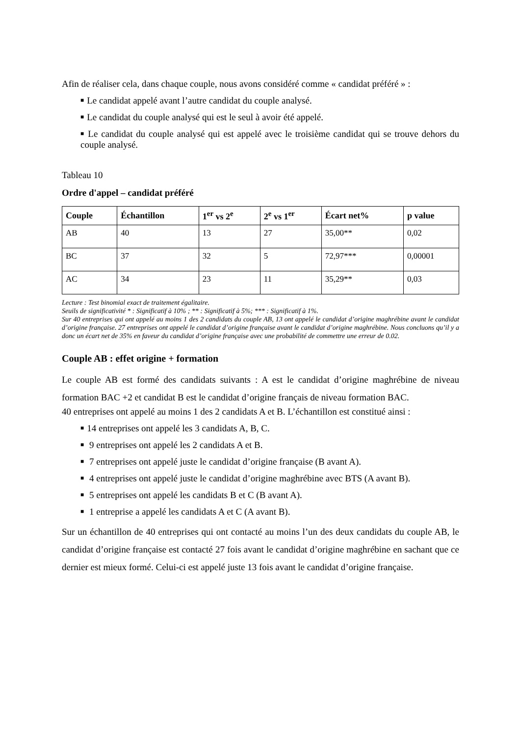Afin de réaliser cela, dans chaque couple, nous avons considéré comme « candidat préféré » :
■ Le candidat appelé avant l’autre candidat du couple analysé.
■ Le candidat du couple analysé qui est le seul à avoir été appelé.
■ Le candidat du couple analysé qui est appelé avec le troisième candidat qui se trouve dehors du couple analysé.
Tableau 10
Ordre d'appel – candidat préféré
| Couple | Échantillon | 1<sup>er</sup> vs 2<sup>e</sup> | 2<sup>e</sup> vs 1<sup>er</sup> | Écart net% | p value |
| --- | --- | --- | --- | --- | --- |
| AB | 40 | 13 | 27 | 35,00** | 0,02 |
| BC | 37 | 32 | 5 | 72,97*** | 0,00001 |
| AC | 34 | 23 | 11 | 35,29** | 0,03 |
Lecture : Test binomial exact de traitement égalitaire.
Seuils de significativité * : Significatif à 10% ; ** : Significatif à 5%; *** : Significatif à 1%.
Sur 40 entreprises qui ont appelé au moins 1 des 2 candidats du couple AB, 13 ont appelé le candidat d’origine maghrébine avant le candidat d’origine française. 27 entreprises ont appelé le candidat d’origine française avant le candidat d’origine maghrébine. Nous concluons qu’il y a donc un écart net de 35% en faveur du candidat d’origine française avec une probabilité de commettre une erreur de 0.02.
Couple AB : effet origine + formation
Le couple AB est formé des candidats suivants : A est le candidat d’origine maghrébine de niveau formation BAC +2 et candidat B est le candidat d’origine français de niveau formation BAC.
40 entreprises ont appelé au moins 1 des 2 candidats A et B. L’échantillon est constitué ainsi :
■ 14 entreprises ont appelé les 3 candidats A, B, C.
■ 9 entreprises ont appelé les 2 candidats A et B.
■ 7 entreprises ont appelé juste le candidat d’origine française (B avant A).
■ 4 entreprises ont appelé juste le candidat d’origine maghrébine avec BTS (A avant B).
■ 5 entreprises ont appelé les candidats B et C (B avant A).
■ 1 entreprise a appelé les candidats A et C (A avant B).
Sur un échantillon de 40 entreprises qui ont contacté au moins l’un des deux candidats du couple AB, le candidat d’origine française est contacté 27 fois avant le candidat d’origine maghrébine en sachant que ce dernier est mieux formé. Celui-ci est appelé juste 13 fois avant le candidat d’origine française.